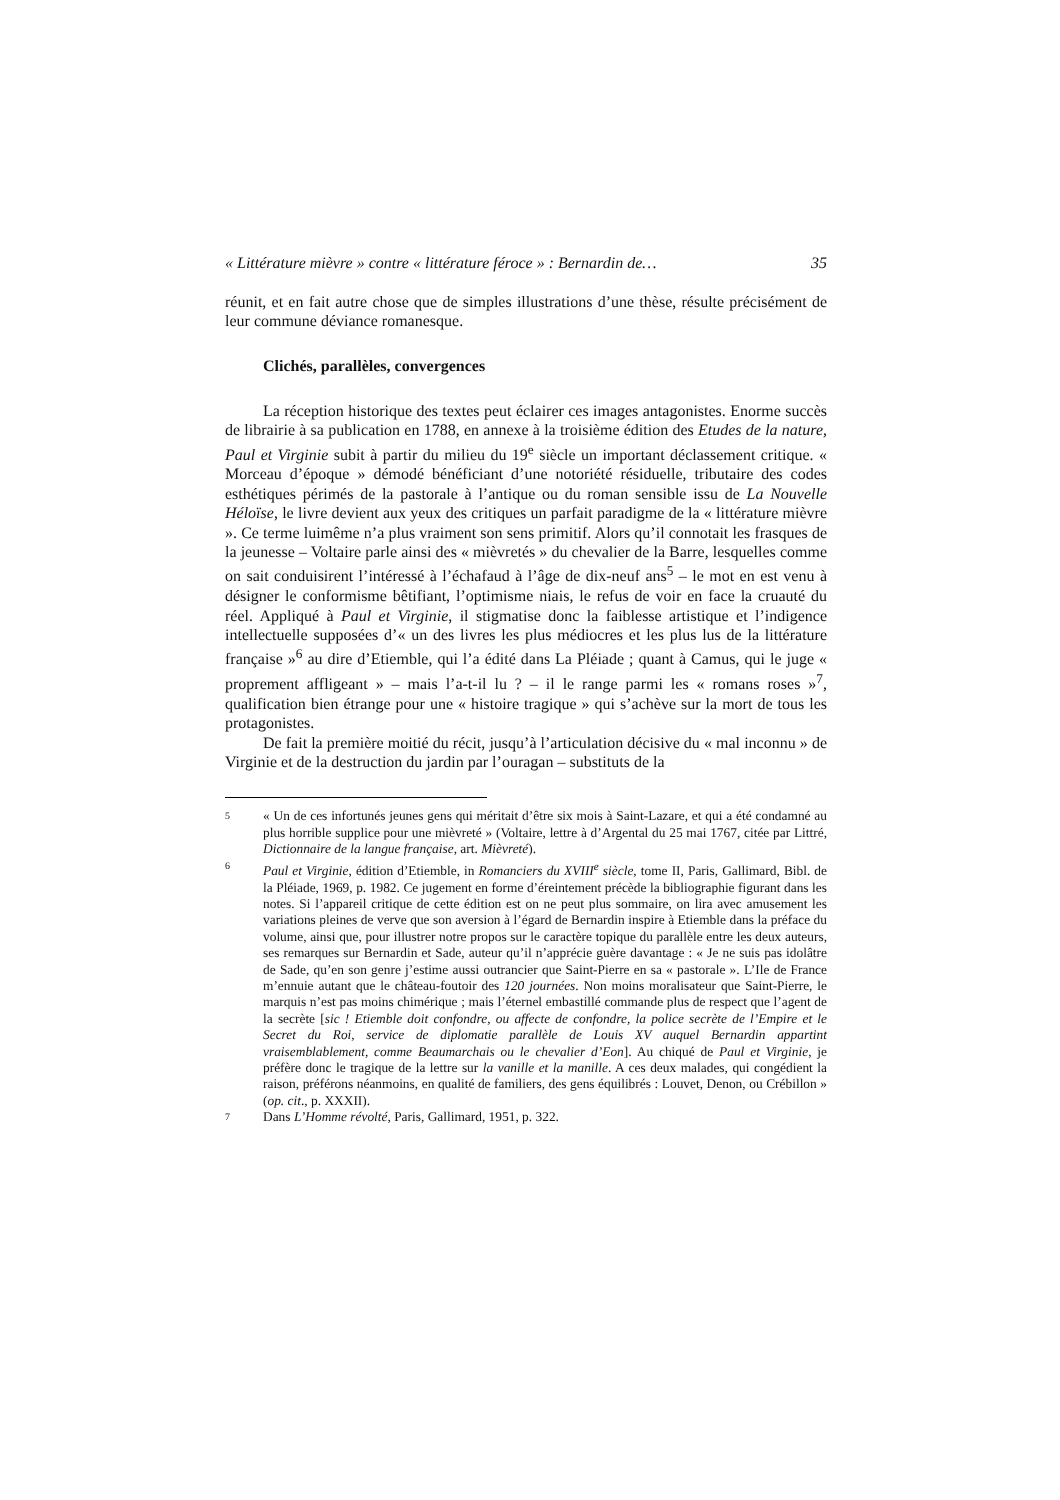« Littérature mièvre » contre « littérature féroce » : Bernardin de… 35
réunit, et en fait autre chose que de simples illustrations d’une thèse, résulte précisément de leur commune déviance romanesque.
Clichés, parallèles, convergences
La réception historique des textes peut éclairer ces images antagonistes. Enorme succès de librairie à sa publication en 1788, en annexe à la troisième édition des Etudes de la nature, Paul et Virginie subit à partir du milieu du 19<sup>e</sup> siècle un important déclassement critique. « Morceau d’époque » démodé bénéficiant d’une notoriété résiduelle, tributaire des codes esthétiques périmés de la pastorale à l’antique ou du roman sensible issu de La Nouvelle Héloïse, le livre devient aux yeux des critiques un parfait paradigme de la « littérature mièvre ». Ce terme luimême n’a plus vraiment son sens primitif. Alors qu’il connotait les frasques de la jeunesse – Voltaire parle ainsi des « mièvretés » du chevalier de la Barre, lesquelles comme on sait conduisirent l’intéressé à l’échafaud à l’âge de dix-neuf ans<sup>5</sup> – le mot en est venu à désigner le conformisme bêtifiant, l’optimisme niais, le refus de voir en face la cruauté du réel. Appliqué à Paul et Virginie, il stigmatise donc la faiblesse artistique et l’indigence intellectuelle supposées d’« un des livres les plus médiocres et les plus lus de la littérature française »<sup>6</sup> au dire d’Etiemble, qui l’a édité dans La Pléiade ; quant à Camus, qui le juge « proprement affligeant » – mais l’a-t-il lu ? – il le range parmi les « romans roses »<sup>7</sup>, qualification bien étrange pour une « histoire tragique » qui s’achève sur la mort de tous les protagonistes.
De fait la première moitié du récit, jusqu’à l’articulation décisive du « mal inconnu » de Virginie et de la destruction du jardin par l’ouragan – substituts de la
5
« Un de ces infortunés jeunes gens qui méritait d’être six mois à Saint-Lazare, et qui a été condamné au plus horrible supplice pour une mièvreté » (Voltaire, lettre à d’Argental du 25 mai 1767, citée par Littré, Dictionnaire de la langue française, art. Mièvreté).
6
Paul et Virginie, édition d’Etiemble, in Romanciers du XVIII<sup>e</sup> siècle, tome II, Paris, Gallimard, Bibl. de la Pléiade, 1969, p. 1982. Ce jugement en forme d’éreintement précède la bibliographie figurant dans les notes. Si l’appareil critique de cette édition est on ne peut plus sommaire, on lira avec amusement les variations pleines de verve que son aversion à l’égard de Bernardin inspire à Etiemble dans la préface du volume, ainsi que, pour illustrer notre propos sur le caractère topique du parallèle entre les deux auteurs, ses remarques sur Bernardin et Sade, auteur qu’il n’apprécie guère davantage : « Je ne suis pas idolâtre de Sade, qu’en son genre j’estime aussi outrancier que Saint-Pierre en sa « pastorale ». L’Ile de France m’ennuie autant que le château-foutoir des 120 journées. Non moins moralisateur que Saint-Pierre, le marquis n’est pas moins chimérique ; mais l’éternel embastillé commande plus de respect que l’agent de la secrète [sic ! Etiemble doit confondre, ou affecte de confondre, la police secrète de l’Empire et le Secret du Roi, service de diplomatie parallèle de Louis XV auquel Bernardin appartint vraisemblablement, comme Beaumarchais ou le chevalier d’Eon]. Au chiqué de Paul et Virginie, je préfère donc le tragique de la lettre sur la vanille et la manille. A ces deux malades, qui congédient la raison, préférons néanmoins, en qualité de familiers, des gens équilibrés : Louvet, Denon, ou Crébillon » (op. cit., p. XXXII).
7
Dans L’Homme révolté, Paris, Gallimard, 1951, p. 322.